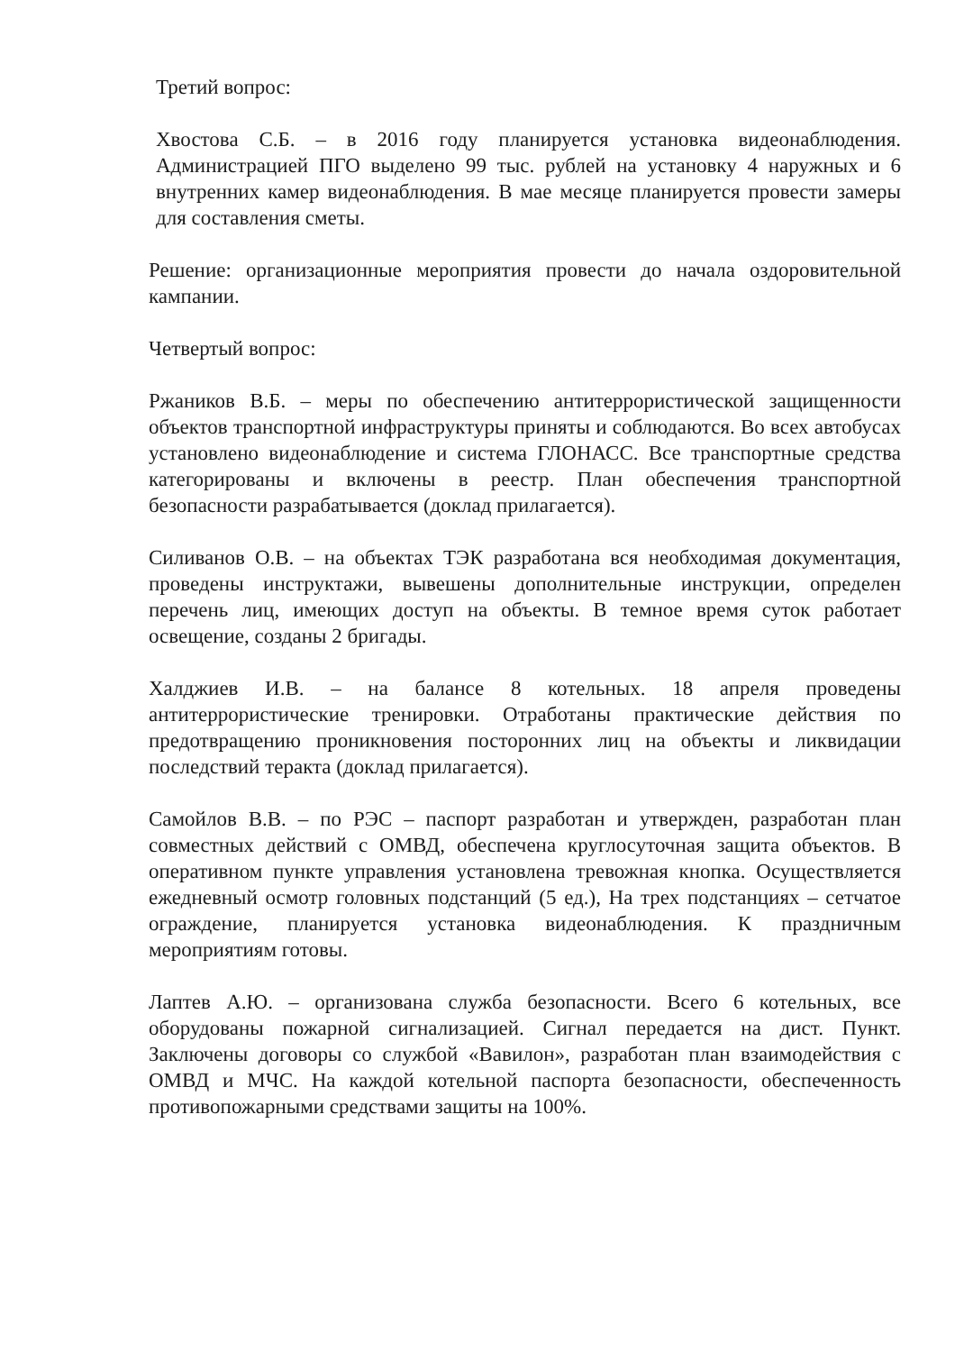Третий вопрос:
Хвостова С.Б. – в 2016 году планируется установка видеонаблюдения. Администрацией ПГО выделено 99 тыс. рублей на установку 4 наружных и 6 внутренних камер видеонаблюдения. В мае месяце планируется провести замеры для составления сметы.
Решение: организационные мероприятия провести до начала оздоровительной кампании.
Четвертый вопрос:
Ржаников В.Б. – меры по обеспечению антитеррористической защищенности объектов транспортной инфраструктуры приняты и соблюдаются. Во всех автобусах установлено видеонаблюдение и система ГЛОНАСС. Все транспортные средства категорированы и включены в реестр. План обеспечения транспортной безопасности разрабатывается (доклад прилагается).
Силиванов О.В. – на объектах ТЭК разработана вся необходимая документация, проведены инструктажи, вывешены дополнительные инструкции, определен перечень лиц, имеющих доступ на объекты. В темное время суток работает освещение, созданы 2 бригады.
Халджиев И.В. – на балансе 8 котельных. 18 апреля проведены антитеррористические тренировки. Отработаны практические действия по предотвращению проникновения посторонних лиц на объекты и ликвидации последствий теракта (доклад прилагается).
Самойлов В.В. – по РЭС – паспорт разработан и утвержден, разработан план совместных действий с ОМВД, обеспечена круглосуточная защита объектов. В оперативном пункте управления установлена тревожная кнопка. Осуществляется ежедневный осмотр головных подстанций (5 ед.), На трех подстанциях – сетчатое ограждение, планируется установка видеонаблюдения. К праздничным мероприятиям готовы.
Лаптев А.Ю. – организована служба безопасности. Всего 6 котельных, все оборудованы пожарной сигнализацией. Сигнал передается на дист. Пункт. Заключены договоры со службой «Вавилон», разработан план взаимодействия с ОМВД и МЧС. На каждой котельной паспорта безопасности, обеспеченность противопожарными средствами защиты на 100%.